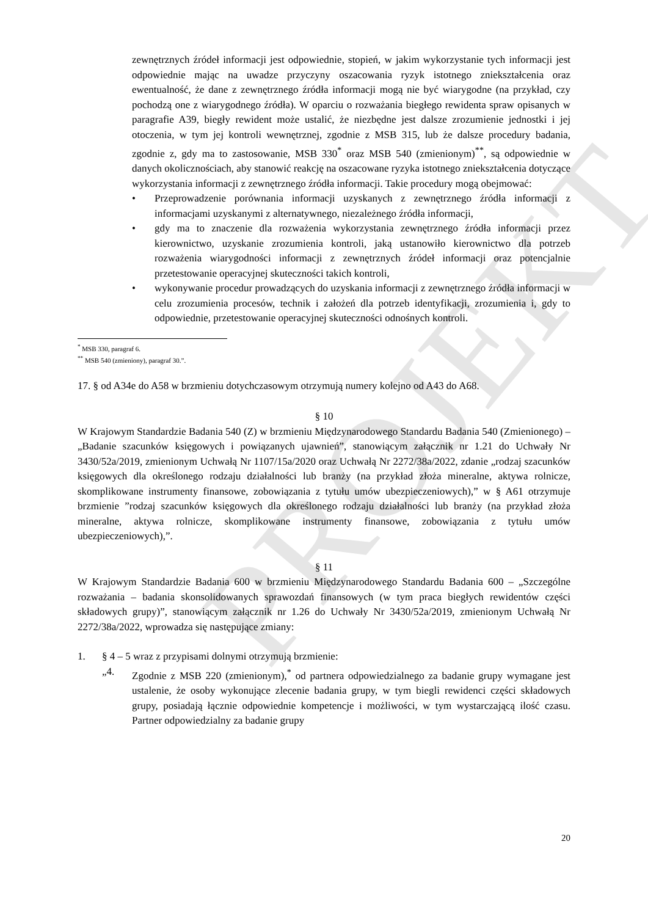PROJEKT
zewnętrznych źródeł informacji jest odpowiednie, stopień, w jakim wykorzystanie tych informacji jest odpowiednie mając na uwadze przyczyny oszacowania ryzyk istotnego zniekształcenia oraz ewentualność, że dane z zewnętrznego źródła informacji mogą nie być wiarygodne (na przykład, czy pochodzą one z wiarygodnego źródła). W oparciu o rozważania biegłego rewidenta spraw opisanych w paragrafie A39, biegły rewident może ustalić, że niezbędne jest dalsze zrozumienie jednostki i jej otoczenia, w tym jej kontroli wewnętrznej, zgodnie z MSB 315, lub że dalsze procedury badania, zgodnie z, gdy ma to zastosowanie, MSB 330<sup>*</sup> oraz MSB 540 (zmienionym)<sup>**</sup>, są odpowiednie w danych okolicznościach, aby stanowić reakcję na oszacowane ryzyka istotnego zniekształcenia dotyczące wykorzystania informacji z zewnętrznego źródła informacji. Takie procedury mogą obejmować:
• Przeprowadzenie porównania informacji uzyskanych z zewnętrznego źródła informacji z informacjami uzyskanymi z alternatywnego, niezależnego źródła informacji,
• gdy ma to znaczenie dla rozważenia wykorzystania zewnętrznego źródła informacji przez kierownictwo, uzyskanie zrozumienia kontroli, jaką ustanowiło kierownictwo dla potrzeb rozważenia wiarygodności informacji z zewnętrznych źródeł informacji oraz potencjalnie przetestowanie operacyjnej skuteczności takich kontroli,
• wykonywanie procedur prowadzących do uzyskania informacji z zewnętrznego źródła informacji w celu zrozumienia procesów, technik i założeń dla potrzeb identyfikacji, zrozumienia i, gdy to odpowiednie, przetestowanie operacyjnej skuteczności odnośnych kontroli.
<sup>*</sup> MSB 330, paragraf 6.
<sup>**</sup> MSB 540 (zmieniony), paragraf 30.”.
17. § od A34e do A58 w brzmieniu dotychczasowym otrzymują numery kolejno od A43 do A68.
§ 10
W Krajowym Standardzie Badania 540 (Z) w brzmieniu Międzynarodowego Standardu Badania 540 (Zmienionego) – „Badanie szacunków księgowych i powiązanych ujawnień”, stanowiącym załącznik nr 1.21 do Uchwały Nr 3430/52a/2019, zmienionym Uchwałą Nr 1107/15a/2020 oraz Uchwałą Nr 2272/38a/2022, zdanie „rodzaj szacunków księgowych dla określonego rodzaju działalności lub branży (na przykład złoża mineralne, aktywa rolnicze, skomplikowane instrumenty finansowe, zobowiązania z tytułu umów ubezpieczeniowych),” w § A61 otrzymuje brzmienie ”rodzaj szacunków księgowych dla określonego rodzaju działalności lub branży (na przykład złoża mineralne, aktywa rolnicze, skomplikowane instrumenty finansowe, zobowiązania z tytułu umów ubezpieczeniowych),”.
§ 11
W Krajowym Standardzie Badania 600 w brzmieniu Międzynarodowego Standardu Badania 600 – „Szczególne rozważania – badania skonsolidowanych sprawozdań finansowych (w tym praca biegłych rewidentów części składowych grupy)”, stanowiącym załącznik nr 1.26 do Uchwały Nr 3430/52a/2019, zmienionym Uchwałą Nr 2272/38a/2022, wprowadza się następujące zmiany:
1. § 4 – 5 wraz z przypisami dolnymi otrzymują brzmienie:
„4. Zgodnie z MSB 220 (zmienionym),<sup>*</sup> od partnera odpowiedzialnego za badanie grupy wymagane jest ustalenie, że osoby wykonujące zlecenie badania grupy, w tym biegli rewidenci części składowych grupy, posiadają łącznie odpowiednie kompetencje i możliwości, w tym wystarczającą ilość czasu. Partner odpowiedzialny za badanie grupy
20